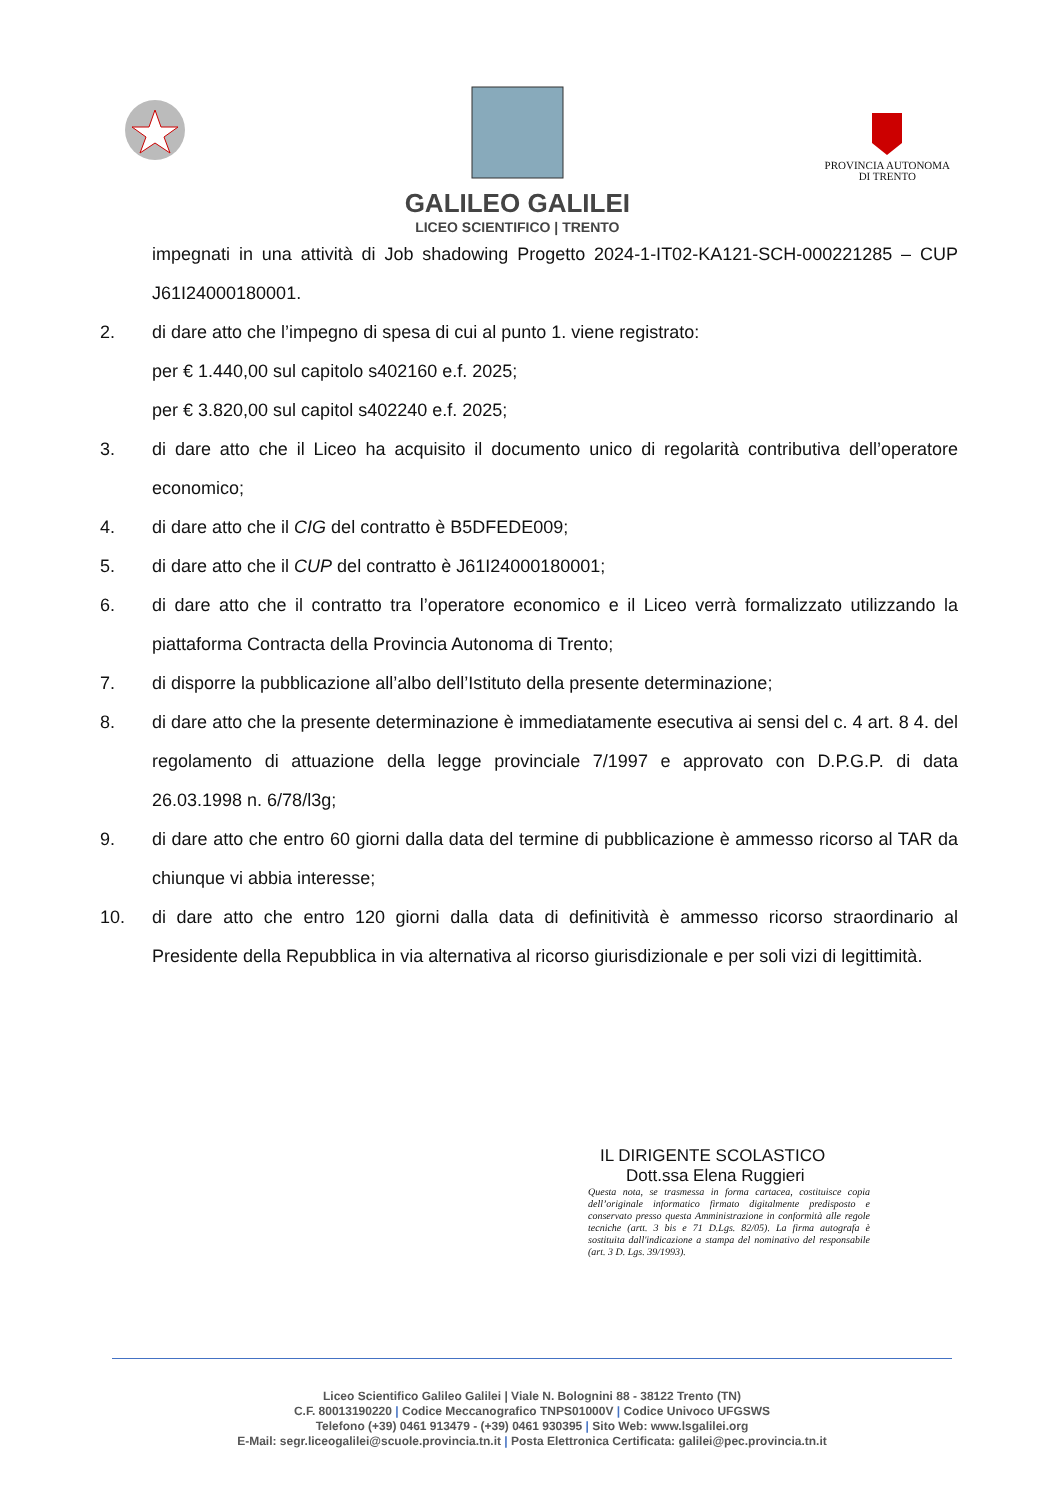GALILEO GALILEI
LICEO SCIENTIFICO | TRENTO
PROVINCIA AUTONOMA
DI TRENTO
impegnati in una attività di Job shadowing Progetto 2024-1-IT02-KA121-SCH-000221285 – CUP J61I24000180001.
2. di dare atto che l’impegno di spesa di cui al punto 1. viene registrato:
per € 1.440,00 sul capitolo s402160 e.f. 2025;
per € 3.820,00 sul capitol s402240 e.f. 2025;
3. di dare atto che il Liceo ha acquisito il documento unico di regolarità contributiva dell’operatore economico;
4. di dare atto che il CIG del contratto è B5DFEDE009;
5. di dare atto che il CUP del contratto è J61I24000180001;
6. di dare atto che il contratto tra l’operatore economico e il Liceo verrà formalizzato utilizzando la piattaforma Contracta della Provincia Autonoma di Trento;
7. di disporre la pubblicazione all’albo dell’Istituto della presente determinazione;
8. di dare atto che la presente determinazione è immediatamente esecutiva ai sensi del c. 4 art. 8 4. del regolamento di attuazione della legge provinciale 7/1997 e approvato con D.P.G.P. di data 26.03.1998 n. 6/78/l3g;
9. di dare atto che entro 60 giorni dalla data del termine di pubblicazione è ammesso ricorso al TAR da chiunque vi abbia interesse;
10. di dare atto che entro 120 giorni dalla data di definitività è ammesso ricorso straordinario al Presidente della Repubblica in via alternativa al ricorso giurisdizionale e per soli vizi di legittimità.
IL DIRIGENTE SCOLASTICO
Dott.ssa Elena Ruggieri
Questa nota, se trasmessa in forma cartacea, costituisce copia dell’originale informatico firmato digitalmente predisposto e conservato presso questa Amministrazione in conformità alle regole tecniche (artt. 3 bis e 71 D.Lgs. 82/05). La firma autografa è sostituita dall'indicazione a stampa del nominativo del responsabile (art. 3 D. Lgs. 39/1993).
Liceo Scientifico Galileo Galilei | Viale N. Bolognini 88 - 38122 Trento (TN)
C.F. 80013190220 | Codice Meccanografico TNPS01000V | Codice Univoco UFGSWS
Telefono (+39) 0461 913479 - (+39) 0461 930395 | Sito Web: www.lsgalilei.org
E-Mail: segr.liceogalilei@scuole.provincia.tn.it | Posta Elettronica Certificata: galilei@pec.provincia.tn.it